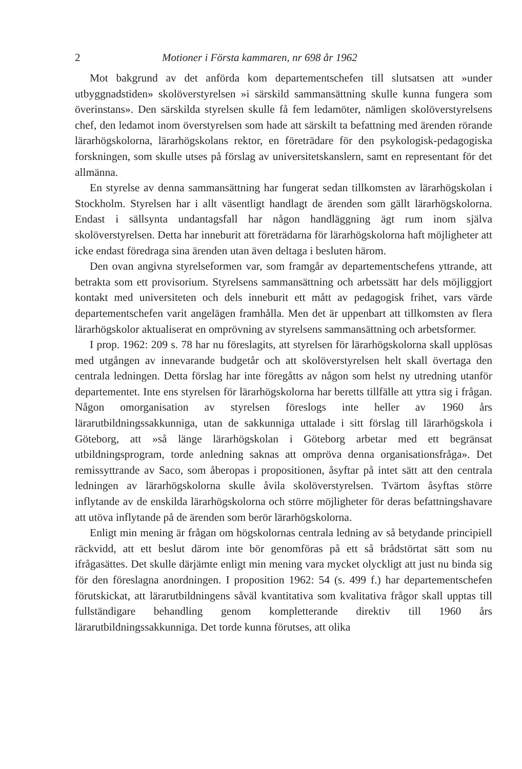2 Motioner i Första kammaren, nr 698 år 1962
Mot bakgrund av det anförda kom departementschefen till slutsatsen att »under utbyggnadstiden» skolöverstyrelsen »i särskild sammansättning skulle kunna fungera som överinstans». Den särskilda styrelsen skulle få fem ledamöter, nämligen skolöverstyrelsens chef, den ledamot inom överstyrelsen som hade att särskilt ta befattning med ärenden rörande lärarhögskolorna, lärarhögskolans rektor, en företrädare för den psykologisk-pedagogiska forskningen, som skulle utses på förslag av universitetskanslern, samt en representant för det allmänna.
En styrelse av denna sammansättning har fungerat sedan tillkomsten av lärarhögskolan i Stockholm. Styrelsen har i allt väsentligt handlagt de ärenden som gällt lärarhögskolorna. Endast i sällsynta undantagsfall har någon handläggning ägt rum inom själva skolöverstyrelsen. Detta har inneburit att företrädarna för lärarhögskolorna haft möjligheter att icke endast föredraga sina ärenden utan även deltaga i besluten härom.
Den ovan angivna styrelseformen var, som framgår av departementschefens yttrande, att betrakta som ett provisorium. Styrelsens sammansättning och arbetssätt har dels möjliggjort kontakt med universiteten och dels inneburit ett mått av pedagogisk frihet, vars värde departementschefen varit angelägen framhålla. Men det är uppenbart att tillkomsten av flera lärarhögskolor aktualiserat en omprövning av styrelsens sammansättning och arbetsformer.
I prop. 1962: 209 s. 78 har nu föreslagits, att styrelsen för lärarhögskolorna skall upplösas med utgången av innevarande budgetår och att skolöverstyrelsen helt skall övertaga den centrala ledningen. Detta förslag har inte föregåtts av någon som helst ny utredning utanför departementet. Inte ens styrelsen för lärarhögskolorna har beretts tillfälle att yttra sig i frågan. Någon omorganisation av styrelsen föreslogs inte heller av 1960 års lärarutbildningssakkunniga, utan de sakkunniga uttalade i sitt förslag till lärarhögskola i Göteborg, att »så länge lärarhögskolan i Göteborg arbetar med ett begränsat utbildningsprogram, torde anledning saknas att ompröva denna organisationsfråga». Det remissyttrande av Saco, som åberopas i propositionen, åsyftar på intet sätt att den centrala ledningen av lärarhögskolorna skulle åvila skolöverstyrelsen. Tvärtom åsyftas större inflytande av de enskilda lärarhögskolorna och större möjligheter för deras befattningshavare att utöva inflytande på de ärenden som berör lärarhögskolorna.
Enligt min mening är frågan om högskolornas centrala ledning av så betydande principiell räckvidd, att ett beslut därom inte bör genomföras på ett så brådstörtat sätt som nu ifrågasättes. Det skulle därjämte enligt min mening vara mycket olyckligt att just nu binda sig för den föreslagna anordningen. I proposition 1962: 54 (s. 499 f.) har departementschefen förutskickat, att lärarutbildningens såväl kvantitativa som kvalitativa frågor skall upptas till fullständigare behandling genom kompletterande direktiv till 1960 års lärarutbildningssakkunniga. Det torde kunna förutses, att olika